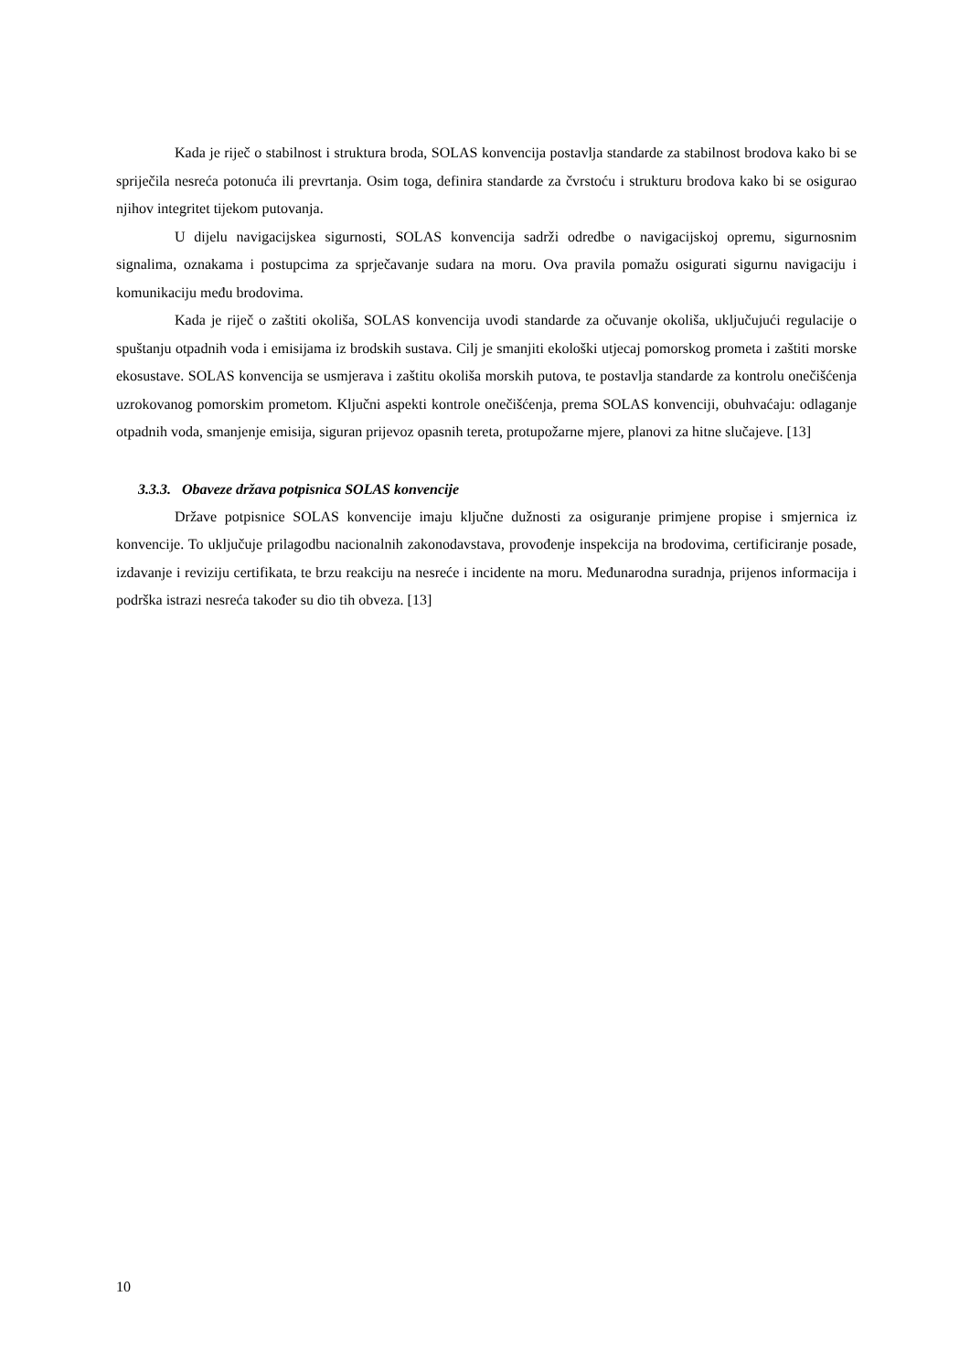Kada je riječ o stabilnost i struktura broda, SOLAS konvencija postavlja standarde za stabilnost brodova kako bi se spriječila nesreća potonuća ili prevrtanja. Osim toga, definira standarde za čvrstoću i strukturu brodova kako bi se osigurao njihov integritet tijekom putovanja.
U dijelu navigacijskea sigurnosti, SOLAS konvencija sadrži odredbe o navigacijskoj opremu, sigurnosnim signalima, oznakama i postupcima za sprječavanje sudara na moru. Ova pravila pomažu osigurati sigurnu navigaciju i komunikaciju među brodovima.
Kada je riječ o zaštiti okoliša, SOLAS konvencija uvodi standarde za očuvanje okoliša, uključujući regulacije o spuštanju otpadnih voda i emisijama iz brodskih sustava. Cilj je smanjiti ekološki utjecaj pomorskog prometa i zaštiti morske ekosustave. SOLAS konvencija se usmjerava i zaštitu okoliša morskih putova, te postavlja standarde za kontrolu onečišćenja uzrokovanog pomorskim prometom. Ključni aspekti kontrole onečišćenja, prema SOLAS konvenciji, obuhvaćaju: odlaganje otpadnih voda, smanjenje emisija, siguran prijevoz opasnih tereta, protupožarne mjere, planovi za hitne slučajeve. [13]
3.3.3. Obaveze država potpisnica SOLAS konvencije
Države potpisnice SOLAS konvencije imaju ključne dužnosti za osiguranje primjene propise i smjernica iz konvencije. To uključuje prilagodbu nacionalnih zakonodavstava, provođenje inspekcija na brodovima, certificiranje posade, izdavanje i reviziju certifikata, te brzu reakciju na nesreće i incidente na moru. Međunarodna suradnja, prijenos informacija i podrška istrazi nesreća također su dio tih obveza. [13]
10